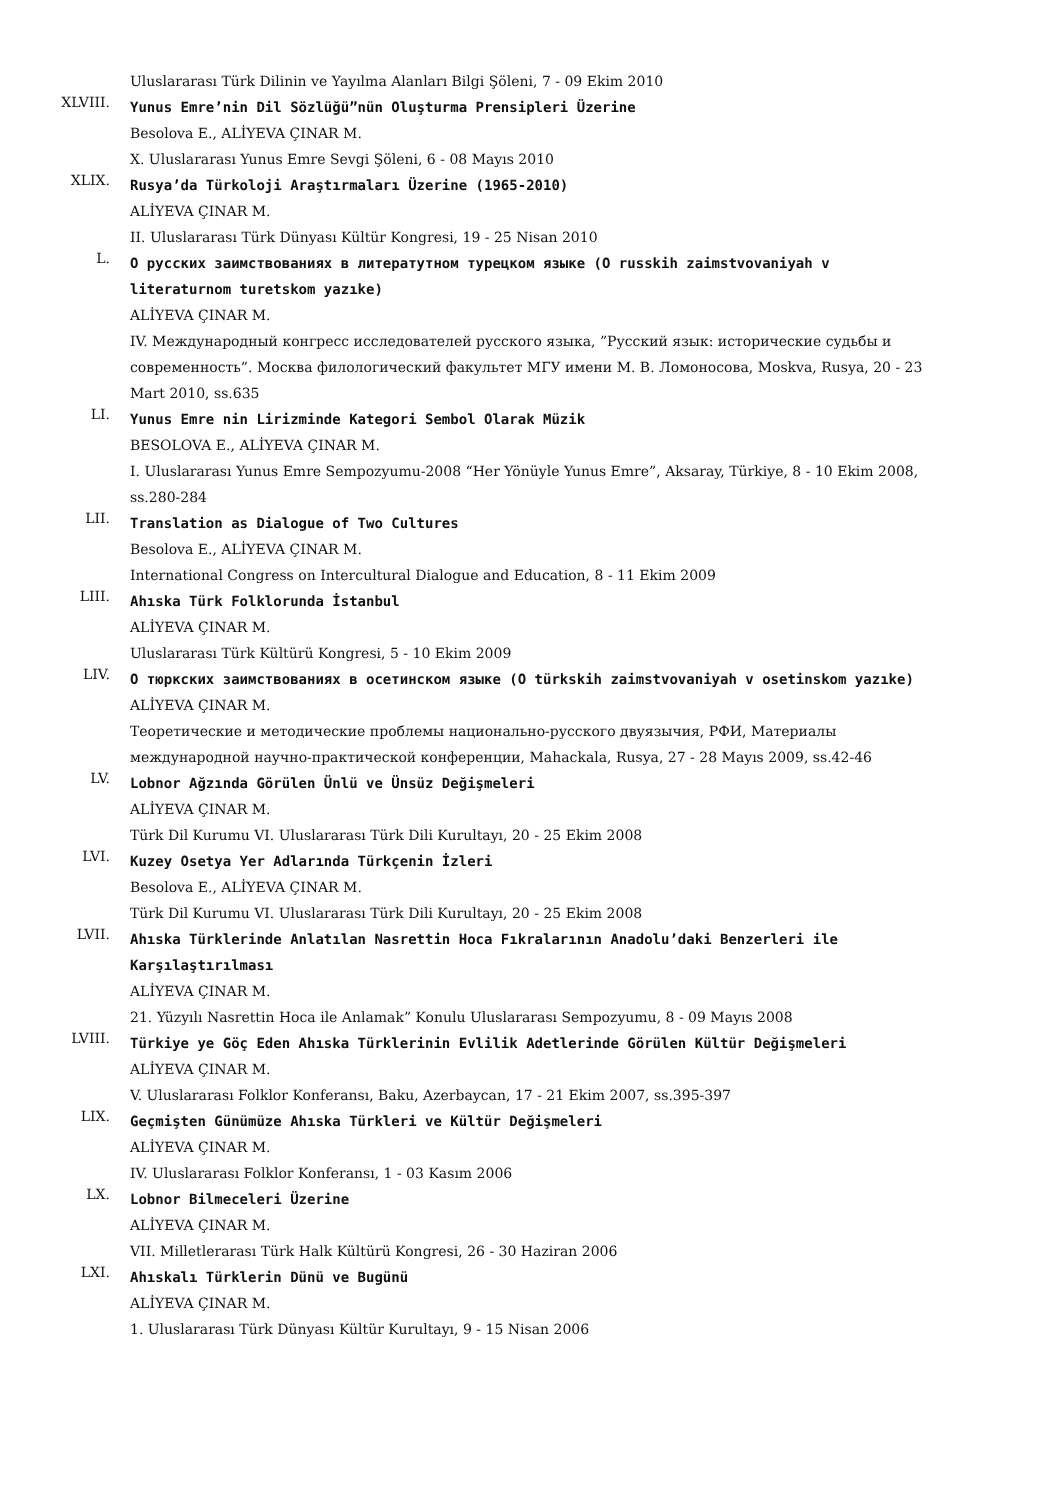Uluslararası Türk Dilinin ve Yayılma Alanları Bilgi Şöleni, 7 - 09 Ekim 2010
XLVIII.
Yunus Emre’nin Dil Sözlüğü”nün Oluşturma Prensipleri Üzerine
Besolova E., ALİYEVA ÇINAR M.
X. Uluslararası Yunus Emre Sevgi Şöleni, 6 - 08 Mayıs 2010
XLIX.
Rusya’da Türkoloji Araştırmaları Üzerine (1965-2010)
ALİYEVA ÇINAR M.
II. Uluslararası Türk Dünyası Kültür Kongresi, 19 - 25 Nisan 2010
L.
О русских заимствованиях в литератутном турецком языке (O russkih zaimstvovaniyah v literaturnom turetskom yazıke)
ALİYEVA ÇINAR M.
IV. Международный конгресс исследователей русского языка, ”Русский язык: исторические судьбы и современность”. Москва филологический факультет МГУ имени М. В. Ломоносова, Moskva, Rusya, 20 - 23 Mart 2010, ss.635
LI.
Yunus Emre nin Lirizminde Kategori Sembol Olarak Müzik
BESOLOVA E., ALİYEVA ÇINAR M.
I. Uluslararası Yunus Emre Sempozyumu-2008 “Her Yönüyle Yunus Emre”, Aksaray, Türkiye, 8 - 10 Ekim 2008, ss.280-284
LII.
Translation as Dialogue of Two Cultures
Besolova E., ALİYEVA ÇINAR M.
International Congress on Intercultural Dialogue and Education, 8 - 11 Ekim 2009
LIII.
Ahıska Türk Folklorunda İstanbul
ALİYEVA ÇINAR M.
Uluslararası Türk Kültürü Kongresi, 5 - 10 Ekim 2009
LIV.
О тюркских заимствованиях в осетинском языке (O türkskih zaimstvovaniyah v osetinskom yazıke)
ALİYEVA ÇINAR M.
Теоретические и методические проблемы национально-русского двуязычия, РФИ, Материалы международной научно-практической конференции, Mahackala, Rusya, 27 - 28 Mayıs 2009, ss.42-46
LV.
Lobnor Ağzında Görülen Ünlü ve Ünsüz Değişmeleri
ALİYEVA ÇINAR M.
Türk Dil Kurumu VI. Uluslararası Türk Dili Kurultayı, 20 - 25 Ekim 2008
LVI.
Kuzey Osetya Yer Adlarında Türkçenin İzleri
Besolova E., ALİYEVA ÇINAR M.
Türk Dil Kurumu VI. Uluslararası Türk Dili Kurultayı, 20 - 25 Ekim 2008
LVII.
Ahıska Türklerinde Anlatılan Nasrettin Hoca Fıkralarının Anadolu’daki Benzerleri ile Karşılaştırılması
ALİYEVA ÇINAR M.
21. Yüzyılı Nasrettin Hoca ile Anlamak” Konulu Uluslararası Sempozyumu, 8 - 09 Mayıs 2008
LVIII.
Türkiye ye Göç Eden Ahıska Türklerinin Evlilik Adetlerinde Görülen Kültür Değişmeleri
ALİYEVA ÇINAR M.
V. Uluslararası Folklor Konferansı, Baku, Azerbaycan, 17 - 21 Ekim 2007, ss.395-397
LIX.
Geçmişten Günümüze Ahıska Türkleri ve Kültür Değişmeleri
ALİYEVA ÇINAR M.
IV. Uluslararası Folklor Konferansı, 1 - 03 Kasım 2006
LX.
Lobnor Bilmeceleri Üzerine
ALİYEVA ÇINAR M.
VII. Milletlerarası Türk Halk Kültürü Kongresi, 26 - 30 Haziran 2006
LXI.
Ahıskalı Türklerin Dünü ve Bugünü
ALİYEVA ÇINAR M.
1. Uluslararası Türk Dünyası Kültür Kurultayı, 9 - 15 Nisan 2006